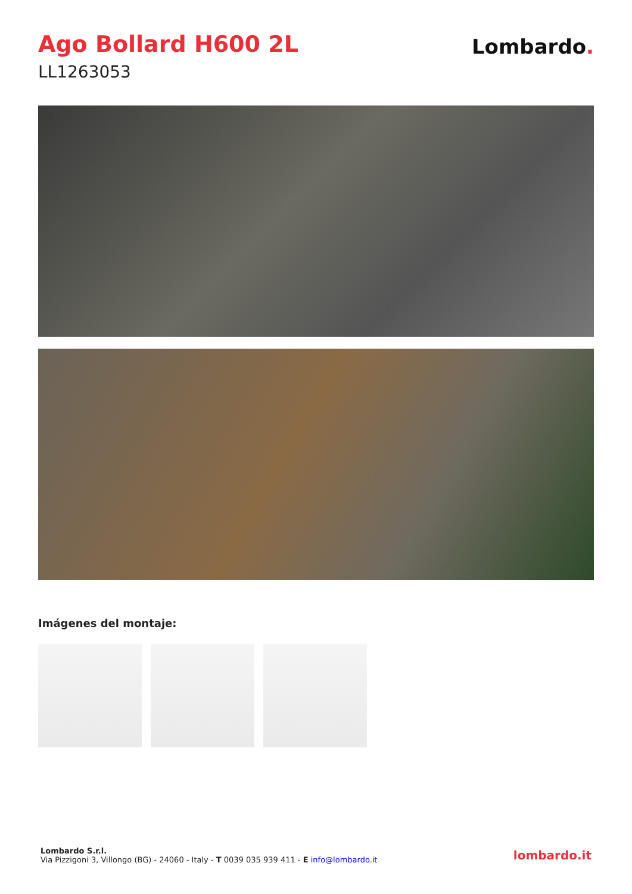Ago Bollard H600 2L
LL1263053
Lombardo.
Imágenes del montaje:
Lombardo S.r.l.
Via Pizzigoni 3, Villongo (BG) - 24060 - Italy - T 0039 035 939 411 - E info@lombardo.it
lombardo.it